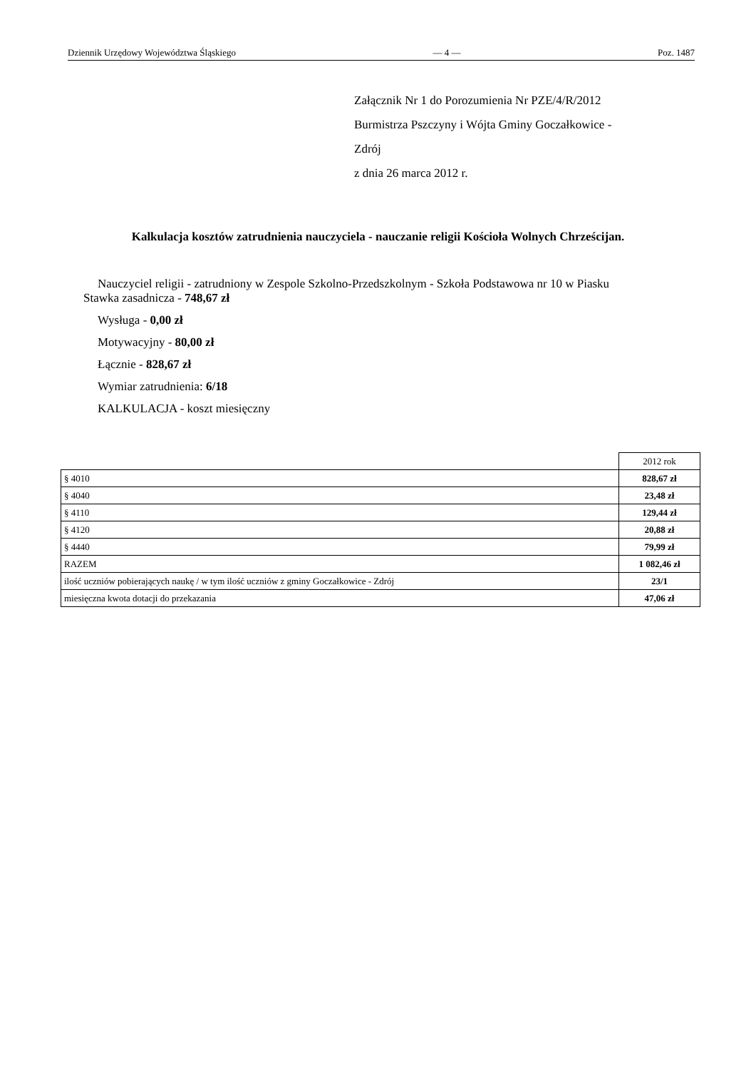Dziennik Urzędowy Województwa Śląskiego — 4 — Poz. 1487
Załącznik Nr 1 do Porozumienia Nr PZE/4/R/2012
Burmistrza Pszczyny i Wójta Gminy Goczałkowice -
Zdrój
z dnia 26 marca 2012 r.
Kalkulacja kosztów zatrudnienia nauczyciela - nauczanie religii Kościoła Wolnych Chrześcijan.
Nauczyciel religii - zatrudniony w Zespole Szkolno-Przedszkolnym - Szkoła Podstawowa nr 10 w Piasku
Stawka zasadnicza - 748,67 zł
Wysługa - 0,00 zł
Motywacyjny - 80,00 zł
Łącznie - 828,67 zł
Wymiar zatrudnienia: 6/18
KALKULACJA - koszt miesięczny
| | 2012 rok |
| § 4010 | 828,67 zł |
| § 4040 | 23,48 zł |
| § 4110 | 129,44 zł |
| § 4120 | 20,88 zł |
| § 4440 | 79,99 zł |
| RAZEM | 1 082,46 zł |
| ilość uczniów pobierających naukę / w tym ilość uczniów z gminy Goczałkowice - Zdrój | 23/1 |
| miesięczna kwota dotacji do przekazania | 47,06 zł |